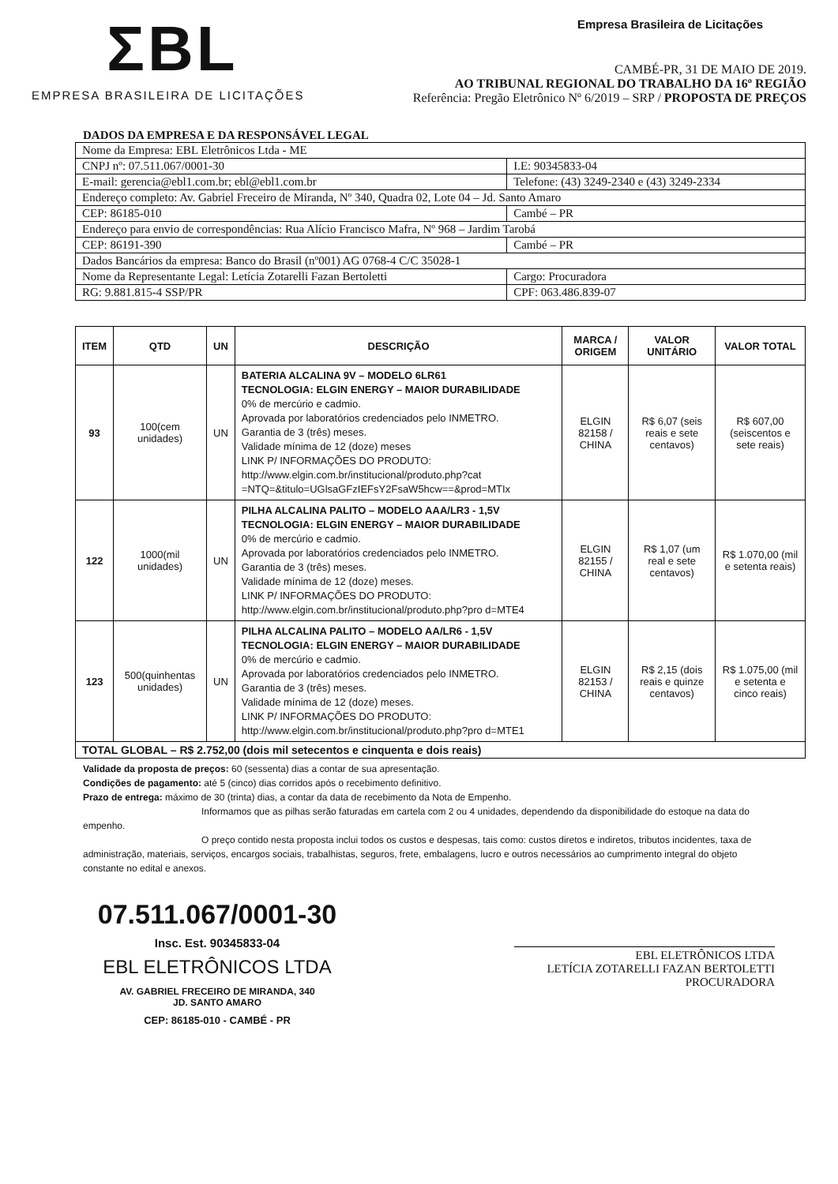ΣBL
EMPRESA BRASILEIRA DE LICITAÇÕES
Empresa Brasileira de Licitações
CAMBÉ-PR, 31 DE MAIO DE 2019.
AO TRIBUNAL REGIONAL DO TRABALHO DA 16º REGIÃO
Referência: Pregão Eletrônico Nº 6/2019 – SRP / PROPOSTA DE PREÇOS
DADOS DA EMPRESA E DA RESPONSÁVEL LEGAL
| Nome da Empresa: EBL Eletrônicos Ltda - ME | | |
| CNPJ nº: 07.511.067/0001-30 | I.E: 90345833-04 | |
| E-mail: gerencia@ebl1.com.br; ebl@ebl1.com.br | | Telefone: (43) 3249-2340 e (43) 3249-2334 |
| Endereço completo: Av. Gabriel Freceiro de Miranda, Nº 340, Quadra 02, Lote 04 – Jd. Santo Amaro | | |
| CEP: 86185-010 | Cambé – PR | |
| Endereço para envio de correspondências: Rua Alício Francisco Mafra, Nº 968 – Jardim Tarobá | | |
| CEP: 86191-390 | Cambé – PR | |
| Dados Bancários da empresa: Banco do Brasil (nº001) AG 0768-4 C/C 35028-1 | | |
| Nome da Representante Legal: Letícia Zotarelli Fazan Bertoletti | | Cargo: Procuradora |
| RG: 9.881.815-4 SSP/PR | | CPF: 063.486.839-07 |
| ITEM | QTD | UN | DESCRIÇÃO | MARCA / ORIGEM | VALOR UNITÁRIO | VALOR TOTAL |
| --- | --- | --- | --- | --- | --- | --- |
| 93 | 100(cem unidades) | UN | BATERIA ALCALINA 9V – MODELO 6LR61 TECNOLOGIA: ELGIN ENERGY – MAIOR DURABILIDADE 0% de mercúrio e cadmio. Aprovada por laboratórios credenciados pelo INMETRO. Garantia de 3 (três) meses. Validade mínima de 12 (doze) meses LINK P/ INFORMAÇÕES DO PRODUTO: http://www.elgin.com.br/institucional/produto.php?cat =NTQ=&titulo=UGlsaGFzIEFsY2FsaW5hcw==&prod=MTIx | ELGIN 82158 / CHINA | R$ 6,07 (seis reais e sete centavos) | R$ 607,00 (seiscentos e sete reais) |
| 122 | 1000(mil unidades) | UN | PILHA ALCALINA PALITO – MODELO AAA/LR3 - 1,5V TECNOLOGIA: ELGIN ENERGY – MAIOR DURABILIDADE 0% de mercúrio e cadmio. Aprovada por laboratórios credenciados pelo INMETRO. Garantia de 3 (três) meses. Validade mínima de 12 (doze) meses. LINK P/ INFORMAÇÕES DO PRODUTO: http://www.elgin.com.br/institucional/produto.php?pro d=MTE4 | ELGIN 82155 / CHINA | R$ 1,07 (um real e sete centavos) | R$ 1.070,00 (mil e setenta reais) |
| 123 | 500(quinhentas unidades) | UN | PILHA ALCALINA PALITO – MODELO AA/LR6 - 1,5V TECNOLOGIA: ELGIN ENERGY – MAIOR DURABILIDADE 0% de mercúrio e cadmio. Aprovada por laboratórios credenciados pelo INMETRO. Garantia de 3 (três) meses. Validade mínima de 12 (doze) meses. LINK P/ INFORMAÇÕES DO PRODUTO: http://www.elgin.com.br/institucional/produto.php?pro d=MTE1 | ELGIN 82153 / CHINA | R$ 2,15 (dois reais e quinze centavos) | R$ 1.075,00 (mil e setenta e cinco reais) |
| TOTAL GLOBAL – R$ 2.752,00 (dois mil setecentos e cinquenta e dois reais) | | | | | | |
Validade da proposta de preços: 60 (sessenta) dias a contar de sua apresentação.
Condições de pagamento: até 5 (cinco) dias corridos após o recebimento definitivo.
Prazo de entrega: máximo de 30 (trinta) dias, a contar da data de recebimento da Nota de Empenho.
Informamos que as pilhas serão faturadas em cartela com 2 ou 4 unidades, dependendo da disponibilidade do estoque na data do empenho.
O preço contido nesta proposta inclui todos os custos e despesas, tais como: custos diretos e indiretos, tributos incidentes, taxa de administração, materiais, serviços, encargos sociais, trabalhistas, seguros, frete, embalagens, lucro e outros necessários ao cumprimento integral do objeto constante no edital e anexos.
07.511.067/0001-30
Insc. Est. 90345833-04
EBL ELETRÔNICOS LTDA
AV. GABRIEL FRECEIRO DE MIRANDA, 340
JD. SANTO AMARO
CEP: 86185-010 - CAMBÉ - PR
EBL ELETRÔNICOS LTDA
LETÍCIA ZOTARELLI FAZAN BERTOLETTI
PROCURADORA